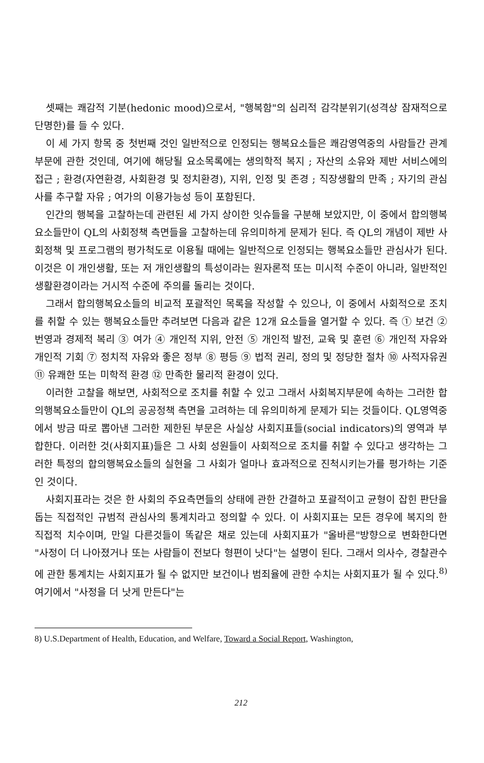셋째는 쾌감적 기분(hedonic mood)으로서, "행복함"의 심리적 감각분위기(성격상 잠재적으로 단명한)를 들 수 있다.
이 세 가지 항목 중 첫번째 것인 일반적으로 인정되는 행복요소들은 쾌감영역중의 사람들간 관계부문에 관한 것인데, 여기에 해당될 요소목록에는 생의학적 복지 ; 자산의 소유와 제반 서비스에의 접근 ; 환경(자연환경, 사회환경 및 정치환경), 지위, 인정 및 존경 ; 직장생활의 만족 ; 자기의 관심사를 추구할 자유 ; 여가의 이용가능성 등이 포함된다.
인간의 행복을 고찰하는데 관련된 세 가지 상이한 잇슈들을 구분해 보았지만, 이 중에서 합의행복요소들만이 QL의 사회정책 측면들을 고찰하는데 유의미하게 문제가 된다. 즉 QL의 개념이 제반 사회정책 및 프로그램의 평가척도로 이용될 때에는 일반적으로 인정되는 행복요소들만 관심사가 된다. 이것은 이 개인생활, 또는 저 개인생활의 특성이라는 원자론적 또는 미시적 수준이 아니라, 일반적인 생활환경이라는 거시적 수준에 주의를 돌리는 것이다.
그래서 합의행복요소들의 비교적 포괄적인 목록을 작성할 수 있으나, 이 중에서 사회적으로 조치를 취할 수 있는 행복요소들만 추려보면 다음과 같은 12개 요소들을 열거할 수 있다. 즉 ① 보건 ② 번영과 경제적 복리 ③ 여가 ④ 개인적 지위, 안전 ⑤ 개인적 발전, 교육 및 훈련 ⑥ 개인적 자유와 개인적 기회 ⑦ 정치적 자유와 좋은 정부 ⑧ 평등 ⑨ 법적 권리, 정의 및 정당한 절차 ⑩ 사적자유권 ⑪ 유쾌한 또는 미학적 환경 ⑫ 만족한 물리적 환경이 있다.
이러한 고찰을 해보면, 사회적으로 조치를 취할 수 있고 그래서 사회복지부문에 속하는 그러한 합의행복요소들만이 QL의 공공정책 측면을 고려하는 데 유의미하게 문제가 되는 것들이다. QL영역중에서 방금 따로 뽑아낸 그러한 제한된 부문은 사실상 사회지표들(social indicators)의 영역과 부합한다. 이러한 것(사회지표)들은 그 사회 성원들이 사회적으로 조치를 취할 수 있다고 생각하는 그러한 특정의 합의행복요소들의 실현을 그 사회가 얼마나 효과적으로 진척시키는가를 평가하는 기준인 것이다.
사회지표라는 것은 한 사회의 주요측면들의 상태에 관한 간결하고 포괄적이고 균형이 잡힌 판단을 돕는 직접적인 규범적 관심사의 통계치라고 정의할 수 있다. 이 사회지표는 모든 경우에 복지의 한 직접적 치수이며, 만일 다른것들이 똑같은 채로 있는데 사회지표가 "올바른"방향으로 변화한다면 "사정이 더 나아졌거나 또는 사람들이 전보다 형편이 낫다"는 설명이 된다. 그래서 의사수, 경찰관수에 관한 통계치는 사회지표가 될 수 없지만 보건이나 범죄율에 관한 수치는 사회지표가 될 수 있다.<sup>8)</sup> 여기에서 "사정을 더 낫게 만든다"는
8) U.S.Department of Health, Education, and Welfare, Toward a Social Report, Washington,
212